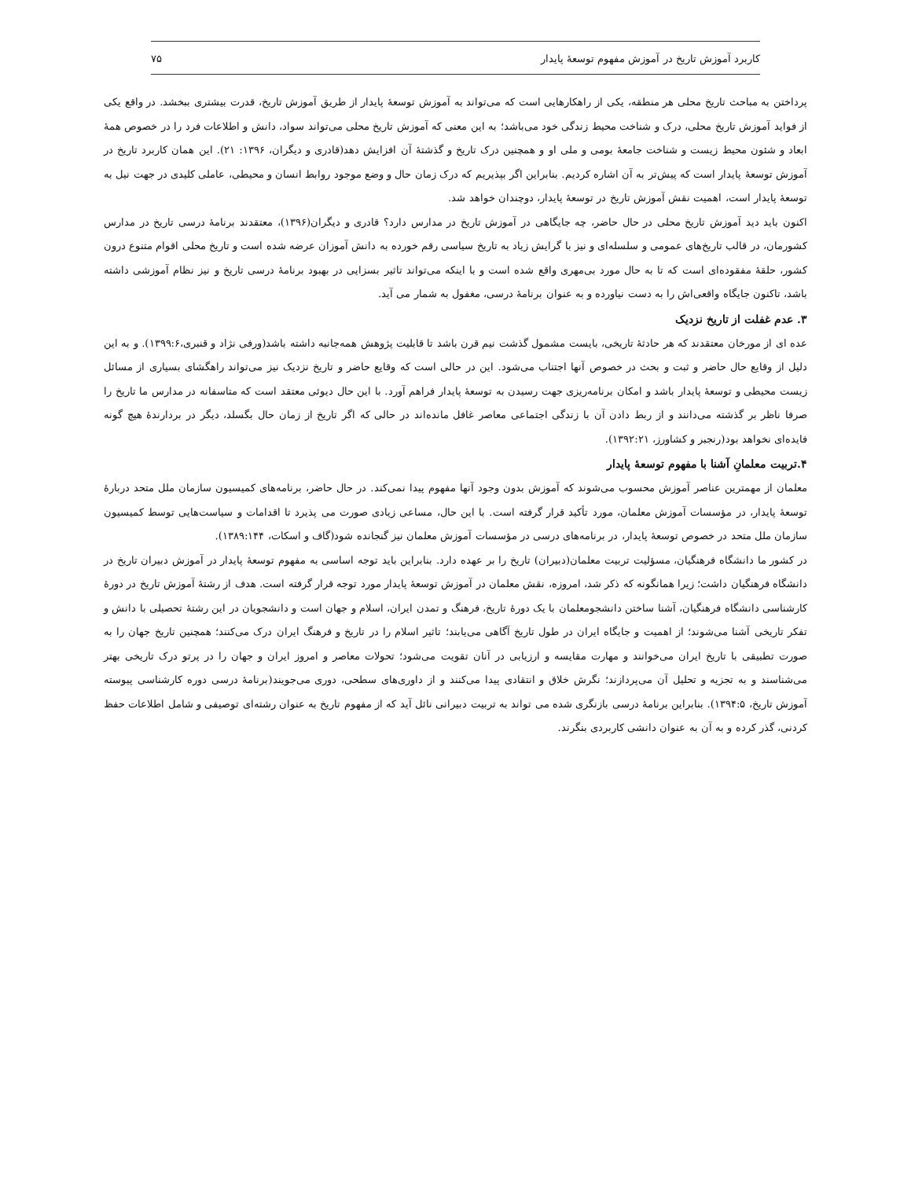کاربرد آموزش تاریخ در آموزش مفهوم توسعهٔ پایدار ۷۵
پرداختن به مباحث تاریخ محلی هر منطقه، یکی از راهکارهایی است که می‌تواند به آموزش توسعهٔ پایدار از طریق آموزش تاریخ، قدرت بیشتری ببخشد. در واقع یکی از فواید آموزش تاریخ محلی، درک و شناخت محیط زندگی خود می‌باشد؛ به این معنی که آموزش تاریخ محلی می‌تواند سواد، دانش و اطلاعات فرد را در خصوص همهٔ ابعاد و شئون محیط زیست و شناخت جامعهٔ بومی و ملی او و همچنین درک تاریخ و گذشتهٔ آن افزایش دهد(قادری و دیگران، ۱۳۹۶: ۲۱). این همان کاربرد تاریخ در آموزش توسعهٔ پایدار است که پیش‌تر به آن اشاره کردیم. بنابراین اگر بپذیریم که درک زمان حال و وضع موجود روابط انسان و محیطی، عاملی کلیدی در جهت نیل به توسعهٔ پایدار است، اهمیت نقش آموزش تاریخ در توسعهٔ پایدار، دوچندان خواهد شد.
اکنون باید دید آموزش تاریخ محلی در حال حاضر، چه جایگاهی در آموزش تاریخ در مدارس دارد؟ قادری و دیگران(۱۳۹۶)، معتقدند برنامهٔ درسی تاریخ در مدارس کشورمان، در قالب تاریخ‌های عمومی و سلسله‌ای و نیز با گرایش زیاد به تاریخ سیاسی رقم خورده به دانش آموزان عرضه شده است و تاریخ محلی اقوام متنوع درون کشور، حلقهٔ مفقوده‌ای است که تا به حال مورد بی‌مهری واقع شده است و با اینکه می‌تواند تاثیر بسزایی در بهبود برنامهٔ درسی تاریخ و نیز نظام آموزشی داشته باشد، تاکنون جایگاه واقعی‌اش را به دست نیاورده و به عنوان برنامهٔ درسی، مغفول به شمار می آید.
۳. عدم غفلت از تاریخ نزدیک
عده ای از مورخان معتقدند که هر حادثهٔ تاریخی، بایست مشمول گذشت نیم قرن باشد تا قابلیت پژوهش همه‌جانبه داشته باشد(ورفی نژاد و قنبری،۱۳۹۹:۶). و به این دلیل از وقایع حال حاضر و ثبت و بحث در خصوص آنها اجتناب می‌شود. این در حالی است که وقایع حاضر و تاریخ نزدیک نیز می‌تواند راهگشای بسیاری از مسائل زیست محیطی و توسعهٔ پایدار باشد و امکان برنامه‌ریزی جهت رسیدن به توسعهٔ پایدار فراهم آورد. با این حال دیوئی معتقد است که متاسفانه در مدارس ما تاریخ را صرفا ناظر بر گذشته می‌دانند و از ربط دادن آن با زندگی اجتماعی معاصر غافل مانده‌اند در حالی که اگر تاریخ از زمان حال بگسلد، دیگر در بردارندهٔ هیچ گونه فایده‌ای نخواهد بود(رنجبر و کشاورز، ۱۳۹۲:۲۱).
۴.تربیت معلمانِ آشنا با مفهوم توسعهٔ پایدار
معلمان از مهمترین عناصر آموزش محسوب می‌شوند که آموزش بدون وجود آنها مفهوم پیدا نمی‌کند. در حال حاضر، برنامه‌های کمیسیون سازمان ملل متحد دربارهٔ توسعهٔ پایدار، در مؤسسات آموزش معلمان، مورد تأکید قرار گرفته است. با این حال، مساعی زیادی صورت می پذیرد تا اقدامات و سیاست‌هایی توسط کمیسیون سازمان ملل متحد در خصوص توسعهٔ پایدار، در برنامه‌های درسی در مؤسسات آموزش معلمان نیز گنجانده شود(گاف و اسکات، ۱۳۸۹:۱۴۴).
در کشور ما دانشگاه فرهنگیان، مسؤلیت تربیت معلمان(دبیران) تاریخ را بر عهده دارد. بنابراین باید توجه اساسی به مفهوم توسعهٔ پایدار در آموزش دبیران تاریخ در دانشگاه فرهنگیان داشت؛ زیرا همانگونه که ذکر شد، امروزه، نقش معلمان در آموزش توسعهٔ پایدار مورد توجه قرار گرفته است. هدف از رشتهٔ آموزش تاریخ در دورهٔ کارشناسی دانشگاه فرهنگیان، آشنا ساختن دانشجومعلمان با یک دورهٔ تاریخ، فرهنگ و تمدن ایران، اسلام و جهان است و دانشجویان در این رشتهٔ تحصیلی با دانش و تفکر تاریخی آشنا می‌شوند؛ از اهمیت و جایگاه ایران در طول تاریخ آگاهی می‌یابند؛ تاثیر اسلام را در تاریخ و فرهنگ ایران درک می‌کنند؛ همچنین تاریخ جهان را به صورت تطبیقی با تاریخ ایران می‌خوانند و مهارت مقایسه و ارزیابی در آنان تقویت می‌شود؛ تحولات معاصر و امروز ایران و جهان را در پرتو درک تاریخی بهتر می‌شناسند و به تجزیه و تحلیل آن می‌پردازند؛ نگرش خلاق و انتقادی پیدا می‌کنند و از داوری‌های سطحی، دوری می‌جویند(برنامهٔ درسی دوره کارشناسی پیوسته آموزش تاریخ، ۱۳۹۴:۵). بنابراین برنامهٔ درسی بازنگری شده می تواند به تربیت دبیرانی نائل آید که از مفهوم تاریخ به عنوان رشته‌ای توصیفی و شامل اطلاعات حفظ کردنی، گذر کرده و به آن به عنوان دانشی کاربردی بنگرند.